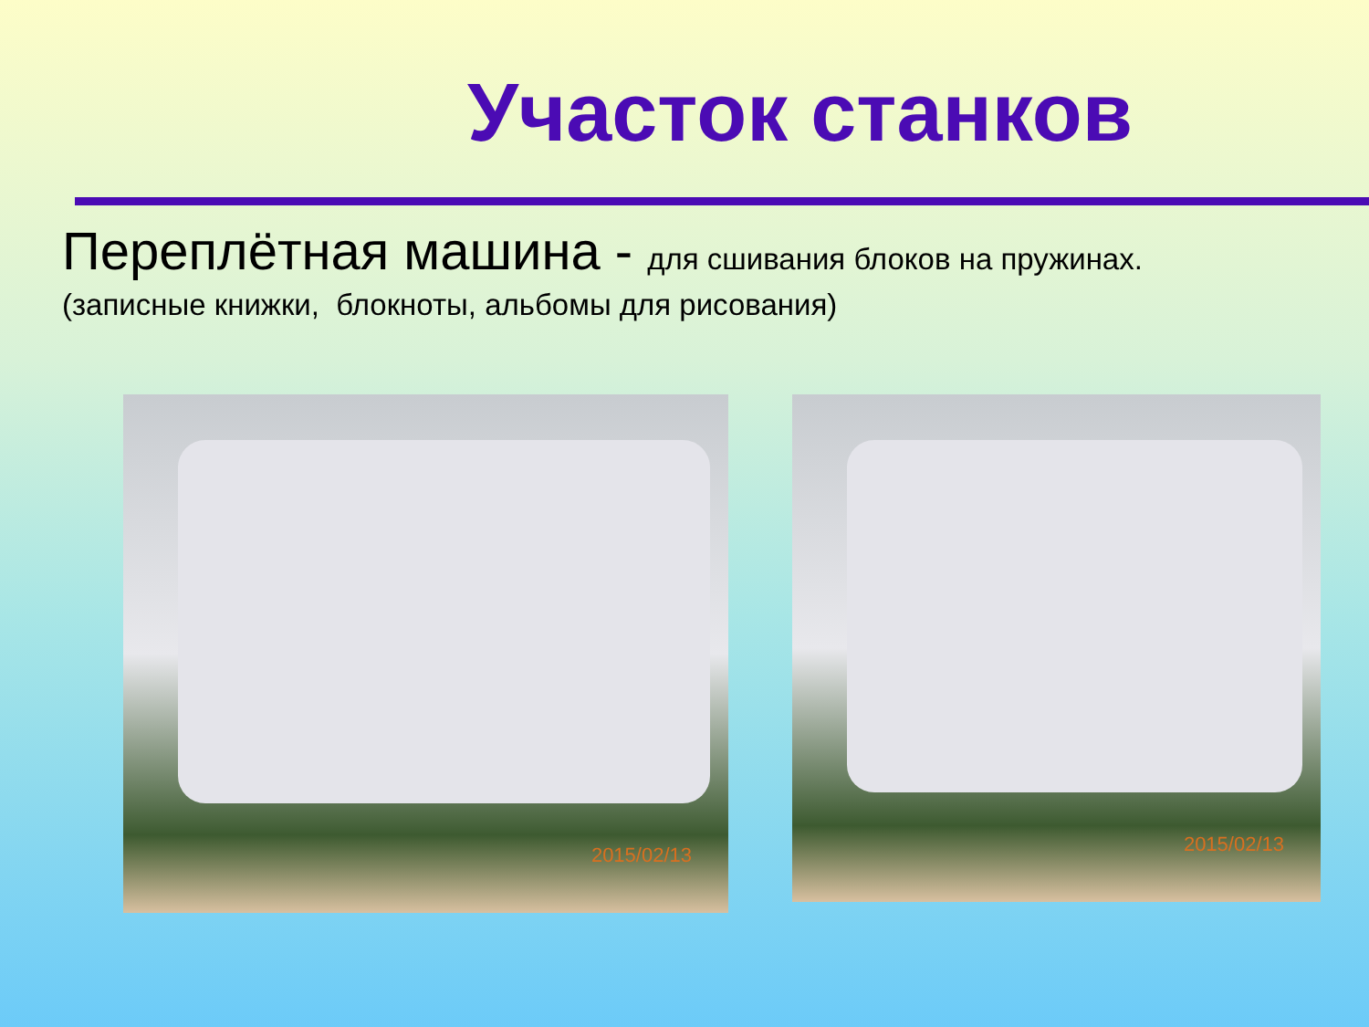Участок станков
Переплётная машина - для сшивания блоков на пружинах.
(записные книжки, блокноты, альбомы для рисования)
2015/02/13 2015/02/13